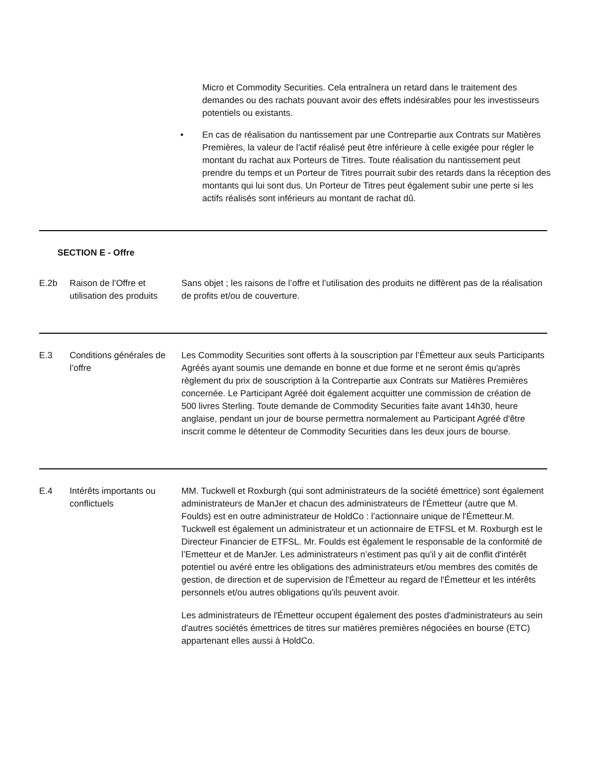Micro et Commodity Securities. Cela entraînera un retard dans le traitement des demandes ou des rachats pouvant avoir des effets indésirables pour les investisseurs potentiels ou existants.
• En cas de réalisation du nantissement par une Contrepartie aux Contrats sur Matières Premières, la valeur de l’actif réalisé peut être inférieure à celle exigée pour régler le montant du rachat aux Porteurs de Titres. Toute réalisation du nantissement peut prendre du temps et un Porteur de Titres pourrait subir des retards dans la réception des montants qui lui sont dus. Un Porteur de Titres peut également subir une perte si les actifs réalisés sont inférieurs au montant de rachat dû.
| SECTION E - Offre | | |
| E.2b | Raison de l’Offre et utilisation des produits | Sans objet ; les raisons de l’offre et l’utilisation des produits ne diffèrent pas de la réalisation de profits et/ou de couverture. |
| E.3 | Conditions générales de l’offre | Les Commodity Securities sont offerts à la souscription par l’Émetteur aux seuls Participants Agréés ayant soumis une demande en bonne et due forme et ne seront émis qu'après règlement du prix de souscription à la Contrepartie aux Contrats sur Matières Premières concernée. Le Participant Agréé doit également acquitter une commission de création de 500 livres Sterling. Toute demande de Commodity Securities faite avant 14h30, heure anglaise, pendant un jour de bourse permettra normalement au Participant Agréé d'être inscrit comme le détenteur de Commodity Securities dans les deux jours de bourse. |
| E.4 | Intérêts importants ou conflictuels | MM. Tuckwell et Roxburgh (qui sont administrateurs de la société émettrice) sont également administrateurs de ManJer et chacun des administrateurs de l'Émetteur (autre que M. Foulds) est en outre administrateur de HoldCo : l’actionnaire unique de l'Émetteur.M. Tuckwell est également un administrateur et un actionnaire de ETFSL et M. Roxburgh est le Directeur Financier de ETFSL. Mr. Foulds est également le responsable de la conformité de l’Emetteur et de ManJer. Les administrateurs n’estiment pas qu'il y ait de conflit d'intérêt potentiel ou avéré entre les obligations des administrateurs et/ou membres des comités de gestion, de direction et de supervision de l'Émetteur au regard de l'Émetteur et les intérêts personnels et/ou autres obligations qu'ils peuvent avoir. Les administrateurs de l'Émetteur occupent également des postes d'administrateurs au sein d'autres sociétés émettrices de titres sur matières premières négociées en bourse (ETC) appartenant elles aussi à HoldCo. |